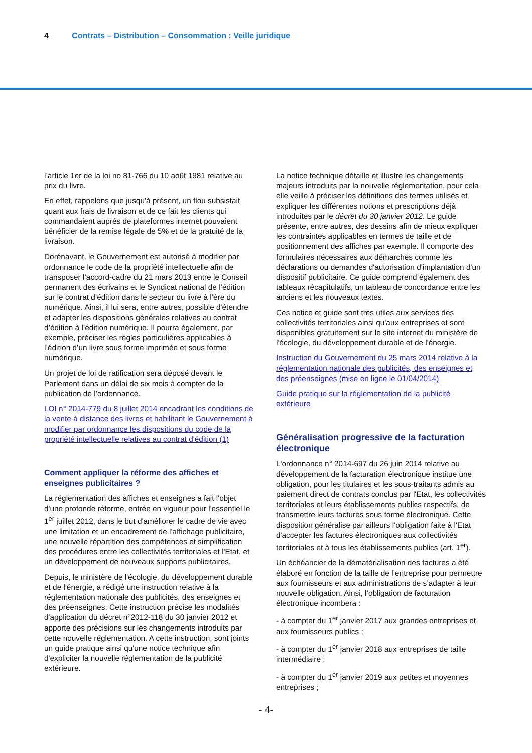4 Contrats – Distribution – Consommation : Veille juridique
l’article 1er de la loi no 81-766 du 10 août 1981 relative au prix du livre.
En effet, rappelons que jusqu'à présent, un flou subsistait quant aux frais de livraison et de ce fait les clients qui commandaient auprès de plateformes internet pouvaient bénéficier de la remise légale de 5% et de la gratuité de la livraison.
Dorénavant, le Gouvernement est autorisé à modifier par ordonnance le code de la propriété intellectuelle afin de transposer l’accord-cadre du 21 mars 2013 entre le Conseil permanent des écrivains et le Syndicat national de l’édition sur le contrat d’édition dans le secteur du livre à l’ère du numérique. Ainsi, il lui sera, entre autres, possible d'étendre et adapter les dispositions générales relatives au contrat d’édition à l’édition numérique. Il pourra également, par exemple, préciser les règles particulières applicables à l’édition d’un livre sous forme imprimée et sous forme numérique.
Un projet de loi de ratification sera déposé devant le Parlement dans un délai de six mois à compter de la publication de l’ordonnance.
LOI n° 2014-779 du 8 juillet 2014 encadrant les conditions de la vente à distance des livres et habilitant le Gouvernement à modifier par ordonnance les dispositions du code de la propriété intellectuelle relatives au contrat d'édition (1)
Comment appliquer la réforme des affiches et enseignes publicitaires ?
La réglementation des affiches et enseignes a fait l'objet d'une profonde réforme, entrée en vigueur pour l'essentiel le 1<sup>er</sup> juillet 2012, dans le but d'améliorer le cadre de vie avec une limitation et un encadrement de l'affichage publicitaire, une nouvelle répartition des compétences et simplification des procédures entre les collectivités territoriales et l'Etat, et un développement de nouveaux supports publicitaires.
Depuis, le ministère de l'écologie, du développement durable et de l'énergie, a rédigé une instruction relative à la réglementation nationale des publicités, des enseignes et des préenseignes. Cette instruction précise les modalités d'application du décret n°2012-118 du 30 janvier 2012 et apporte des précisions sur les changements introduits par cette nouvelle réglementation. A cette instruction, sont joints un guide pratique ainsi qu'une notice technique afin d'expliciter la nouvelle réglementation de la publicité extérieure.
La notice technique détaille et illustre les changements majeurs introduits par la nouvelle réglementation, pour cela elle veille à préciser les définitions des termes utilisés et expliquer les différentes notions et prescriptions déjà introduites par le décret du 30 janvier 2012. Le guide présente, entre autres, des dessins afin de mieux expliquer les contraintes applicables en termes de taille et de positionnement des affiches par exemple. Il comporte des formulaires nécessaires aux démarches comme les déclarations ou demandes d'autorisation d'implantation d'un dispositif publicitaire. Ce guide comprend également des tableaux récapitulatifs, un tableau de concordance entre les anciens et les nouveaux textes.
Ces notice et guide sont très utiles aux services des collectivités territoriales ainsi qu'aux entreprises et sont disponibles gratuitement sur le site internet du ministère de l'écologie, du développement durable et de l'énergie.
Instruction du Gouvernement du 25 mars 2014 relative à la réglementation nationale des publicités, des enseignes et des préenseignes (mise en ligne le 01/04/2014)
Guide pratique sur la réglementation de la publicité extérieure
Généralisation progressive de la facturation électronique
L'ordonnance n° 2014-697 du 26 juin 2014 relative au développement de la facturation électronique institue une obligation, pour les titulaires et les sous-traitants admis au paiement direct de contrats conclus par l'Etat, les collectivités territoriales et leurs établissements publics respectifs, de transmettre leurs factures sous forme électronique. Cette disposition généralise par ailleurs l'obligation faite à l'Etat d'accepter les factures électroniques aux collectivités territoriales et à tous les établissements publics (art. 1<sup>er</sup>).
Un échéancier de la dématérialisation des factures a été élaboré en fonction de la taille de l’entreprise pour permettre aux fournisseurs et aux administrations de s’adapter à leur nouvelle obligation. Ainsi, l’obligation de facturation électronique incombera :
- à compter du 1<sup>er</sup> janvier 2017 aux grandes entreprises et aux fournisseurs publics ;
- à compter du 1<sup>er</sup> janvier 2018 aux entreprises de taille intermédiaire ;
- à compter du 1<sup>er</sup> janvier 2019 aux petites et moyennes entreprises ;
- 4-